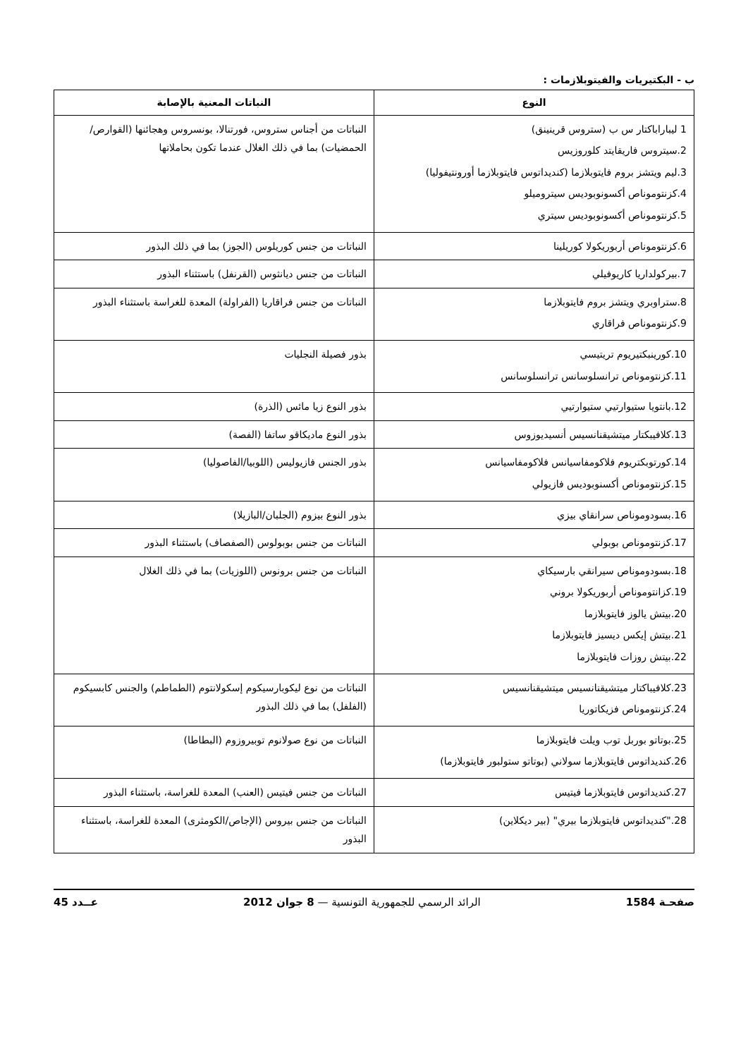ب - البكتيريات والفيتوبلازمات :
| النوع | النباتات المعنية بالإصابة |
| --- | --- |
| 1 ليباراباكتار س ب (ستروس قرينينق) 2.سيتروس فاريقايتد كلوروزيس 3.ليم ويتشز بروم فايتوبلازما (كنديداتوس فايتوبلازما أورونتيفوليا) 4.كزنتوموناص أكسونوبوديس سيتروميلو 5.كزنتوموناص أكسونوبوديس سيتري | النباتات من أجناس ستروس، فورتنالا، بونسروس وهجائنها (القوارص/الحمضيات) بما في ذلك الغلال عندما تكون بحاملاتها |
| 6.كزنتوموناص أربوريكولا كوريلينا | النباتات من جنس كوريلوس (الجوز) بما في ذلك البذور |
| 7.بيركولداريا كاريوفيلي | النباتات من جنس ديانثوس (القرنفل) باستثناء البذور |
| 8.ستراوبري ويتشز بروم فايتوبلازما 9.كزنتوموناص فراقاري | النباتات من جنس فراقاريا (الفراولة) المعدة للغراسة باستثناء البذور |
| 10.كورينبكتيريوم تريتيسي 11.كزنتوموناص ترانسلوسانس ترانسلوسانس | بذور فصيلة النجليات |
| 12.بانتويا ستيوارتيي ستيوارتيي | بذور النوع زيا مائس (الذرة) |
| 13.كلافيبكتار ميتشيقنانسيس أنسيديوزوس | بذور النوع ماديكاقو ساتفا (الفصة) |
| 14.كورتوبكتريوم فلاكومفاسيانس فلاكومفاسيانس 15.كزنتوموناص أكسنوبوديس فازيولي | بذور الجنس فازيوليس (اللوبيا/الفاصوليا) |
| 16.بسودوموناص سرانقاي بيزي | بذور النوع بيزوم (الجلبان/البازيلا) |
| 17.كزنتوموناص بوبولي | النباتات من جنس بوبولوس (الصفصاف) باستثناء البذور |
| 18.بسودوموناص سيرانقي بارسيكاي 19.كزانتوموناص أربوريكولا بروني 20.بيتش يالوز فايتوبلازما 21.بيتش إيكس ديسيز فايتوبلازما 22.بيتش روزات فايتوبلازما | النباتات من جنس برونوس (اللوزيات) بما في ذلك الغلال |
| 23.كلافيباكتار ميتشيقنانسيس ميتشيقنانسيس 24.كزنتوموناص فزيكاتوريا | النباتات من نوع ليكوبارسيكوم إسكولانتوم (الطماطم) والجنس كابسيكوم (الفلفل) بما في ذلك البذور |
| 25.بوتاتو بوربل توب ويلت فايتوبلازما 26.كنديداتوس فايتوبلازما سولاني (بوتاتو ستولبور فايتوبلازما) | النباتات من نوع صولانوم توبيروزوم (البطاطا) |
| 27.كنديداتوس فايتوبلازما فيتيس | النباتات من جنس فيتيس (العنب) المعدة للغراسة، باستثناء البذور |
| 28."كنديداتوس فايتوبلازما بيري" (بير ديكلاين) | النباتات من جنس بيروس (الإجاص/الكومثرى) المعدة للغراسة، باستثناء البذور |
صفحـة 1584 الرائد الرسمي للجمهورية التونسية — 8 جوان 2012 عــدد 45